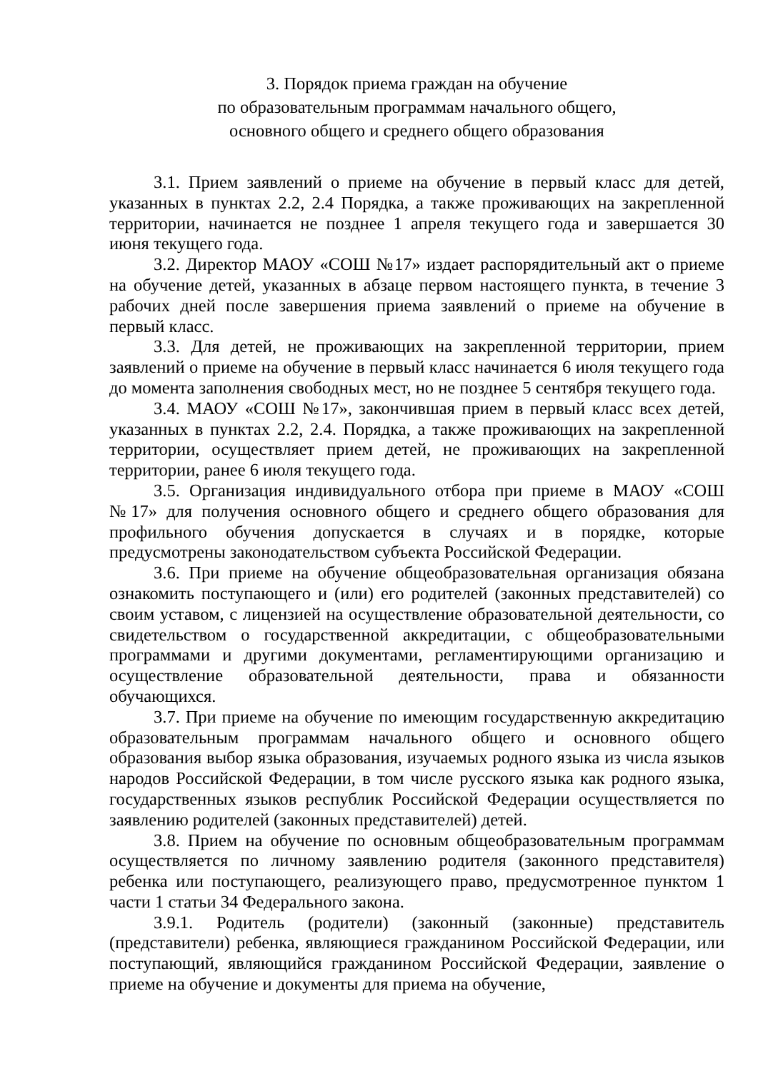3. Порядок приема граждан на обучение
по образовательным программам начального общего,
основного общего и среднего общего образования
3.1. Прием заявлений о приеме на обучение в первый класс для детей, указанных в пунктах 2.2, 2.4 Порядка, а также проживающих на закрепленной территории, начинается не позднее 1 апреля текущего года и завершается 30 июня текущего года.
3.2. Директор МАОУ «СОШ №17» издает распорядительный акт о приеме на обучение детей, указанных в абзаце первом настоящего пункта, в течение 3 рабочих дней после завершения приема заявлений о приеме на обучение в первый класс.
3.3. Для детей, не проживающих на закрепленной территории, прием заявлений о приеме на обучение в первый класс начинается 6 июля текущего года до момента заполнения свободных мест, но не позднее 5 сентября текущего года.
3.4. МАОУ «СОШ №17», закончившая прием в первый класс всех детей, указанных в пунктах 2.2, 2.4. Порядка, а также проживающих на закрепленной территории, осуществляет прием детей, не проживающих на закрепленной территории, ранее 6 июля текущего года.
3.5. Организация индивидуального отбора при приеме в МАОУ «СОШ №17» для получения основного общего и среднего общего образования для профильного обучения допускается в случаях и в порядке, которые предусмотрены законодательством субъекта Российской Федерации.
3.6. При приеме на обучение общеобразовательная организация обязана ознакомить поступающего и (или) его родителей (законных представителей) со своим уставом, с лицензией на осуществление образовательной деятельности, со свидетельством о государственной аккредитации, с общеобразовательными программами и другими документами, регламентирующими организацию и осуществление образовательной деятельности, права и обязанности обучающихся.
3.7. При приеме на обучение по имеющим государственную аккредитацию образовательным программам начального общего и основного общего образования выбор языка образования, изучаемых родного языка из числа языков народов Российской Федерации, в том числе русского языка как родного языка, государственных языков республик Российской Федерации осуществляется по заявлению родителей (законных представителей) детей.
3.8. Прием на обучение по основным общеобразовательным программам осуществляется по личному заявлению родителя (законного представителя) ребенка или поступающего, реализующего право, предусмотренное пунктом 1 части 1 статьи 34 Федерального закона.
3.9.1. Родитель (родители) (законный (законные) представитель (представители) ребенка, являющиеся гражданином Российской Федерации, или поступающий, являющийся гражданином Российской Федерации, заявление о приеме на обучение и документы для приема на обучение,